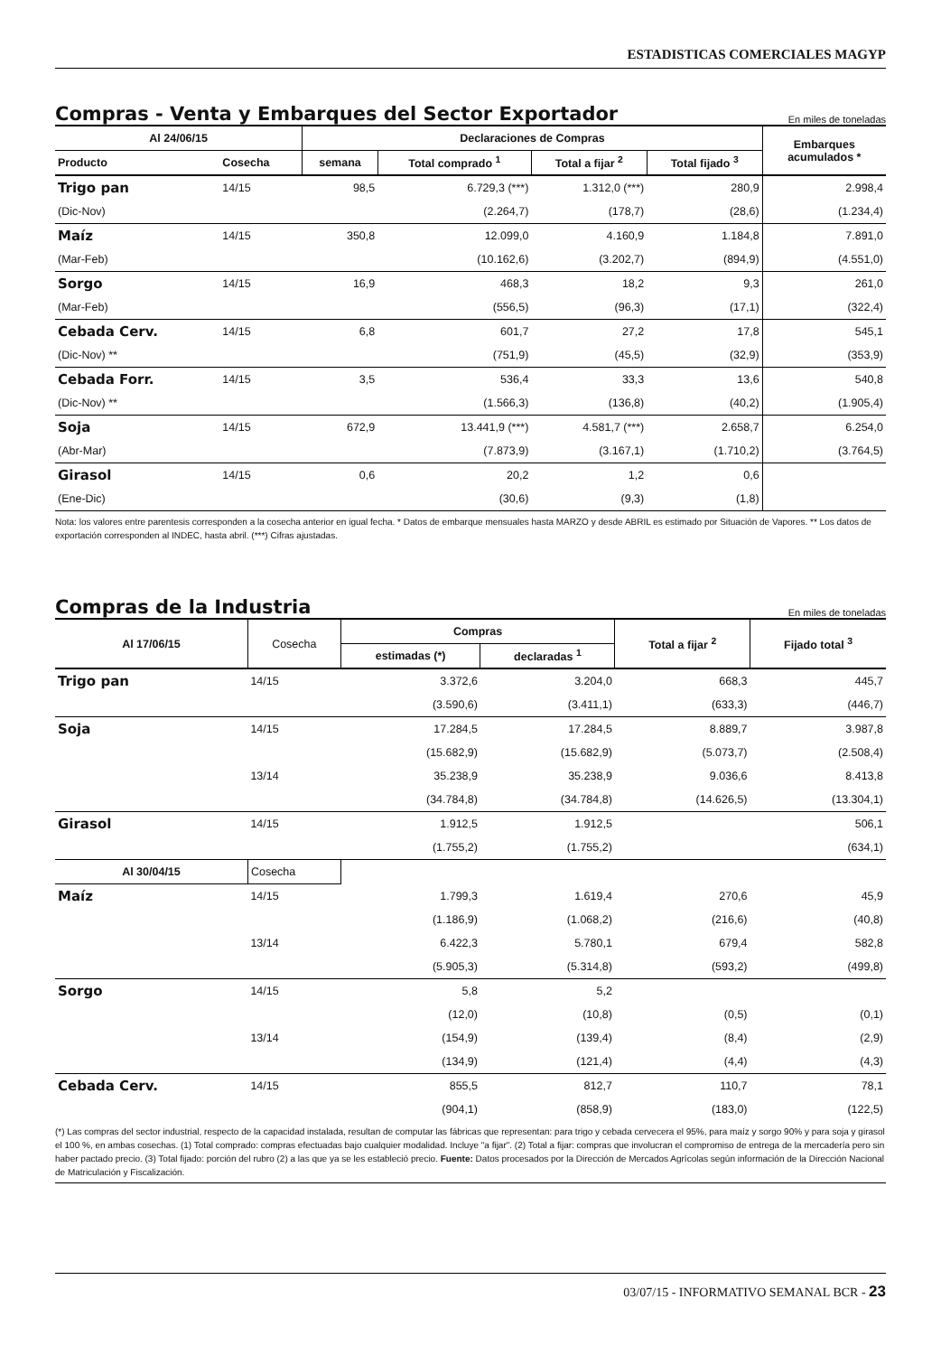ESTADISTICAS COMERCIALES MAGYP
Compras - Venta y Embarques del Sector Exportador
En miles de toneladas
| Al 24/06/15 | | Declaraciones de Compras | | | | Embarques acumulados * |
| --- | --- | --- | --- | --- | --- | --- |
| Producto | Cosecha | semana | Total comprado <sup>1</sup> | Total a fijar <sup>2</sup> | Total fijado <sup>3</sup> | |
| Trigo pan | 14/15 | 98,5 | 6.729,3 (***) | 1.312,0 (***) | 280,9 | 2.998,4 |
| (Dic-Nov) | | | (2.264,7) | (178,7) | (28,6) | (1.234,4) |
| Maíz | 14/15 | 350,8 | 12.099,0 | 4.160,9 | 1.184,8 | 7.891,0 |
| (Mar-Feb) | | | (10.162,6) | (3.202,7) | (894,9) | (4.551,0) |
| Sorgo | 14/15 | 16,9 | 468,3 | 18,2 | 9,3 | 261,0 |
| (Mar-Feb) | | | (556,5) | (96,3) | (17,1) | (322,4) |
| Cebada Cerv. | 14/15 | 6,8 | 601,7 | 27,2 | 17,8 | 545,1 |
| (Dic-Nov) ** | | | (751,9) | (45,5) | (32,9) | (353,9) |
| Cebada Forr. | 14/15 | 3,5 | 536,4 | 33,3 | 13,6 | 540,8 |
| (Dic-Nov) ** | | | (1.566,3) | (136,8) | (40,2) | (1.905,4) |
| Soja | 14/15 | 672,9 | 13.441,9 (***) | 4.581,7 (***) | 2.658,7 | 6.254,0 |
| (Abr-Mar) | | | (7.873,9) | (3.167,1) | (1.710,2) | (3.764,5) |
| Girasol | 14/15 | 0,6 | 20,2 | 1,2 | 0,6 | |
| (Ene-Dic) | | | (30,6) | (9,3) | (1,8) | |
Nota: los valores entre parentesis corresponden a la cosecha anterior en igual fecha. * Datos de embarque mensuales hasta MARZO y desde ABRIL es estimado por Situación de Vapores. ** Los datos de exportación corresponden al INDEC, hasta abril. (***) Cifras ajustadas.
Compras de la Industria
En miles de toneladas
| Al 17/06/15 | Cosecha | Compras | | Total a fijar <sup>2</sup> | Fijado total <sup>3</sup> |
| --- | --- | --- | --- | --- | --- |
| | | estimadas (*) | declaradas <sup>1</sup> | | |
| Trigo pan | 14/15 | 3.372,6 | 3.204,0 | 668,3 | 445,7 |
| | | (3.590,6) | (3.411,1) | (633,3) | (446,7) |
| Soja | 14/15 | 17.284,5 | 17.284,5 | 8.889,7 | 3.987,8 |
| | | (15.682,9) | (15.682,9) | (5.073,7) | (2.508,4) |
| | 13/14 | 35.238,9 | 35.238,9 | 9.036,6 | 8.413,8 |
| | | (34.784,8) | (34.784,8) | (14.626,5) | (13.304,1) |
| Girasol | 14/15 | 1.912,5 | 1.912,5 | | 506,1 |
| | | (1.755,2) | (1.755,2) | | (634,1) |
| Al 30/04/15 | Cosecha | | | | |
| Maíz | 14/15 | 1.799,3 | 1.619,4 | 270,6 | 45,9 |
| | | (1.186,9) | (1.068,2) | (216,6) | (40,8) |
| | 13/14 | 6.422,3 | 5.780,1 | 679,4 | 582,8 |
| | | (5.905,3) | (5.314,8) | (593,2) | (499,8) |
| Sorgo | 14/15 | 5,8 | 5,2 | | |
| | | (12,0) | (10,8) | (0,5) | (0,1) |
| | 13/14 | (154,9) | (139,4) | (8,4) | (2,9) |
| | | (134,9) | (121,4) | (4,4) | (4,3) |
| Cebada Cerv. | 14/15 | 855,5 | 812,7 | 110,7 | 78,1 |
| | | (904,1) | (858,9) | (183,0) | (122,5) |
(*) Las compras del sector industrial, respecto de la capacidad instalada, resultan de computar las fábricas que representan: para trigo y cebada cervecera el 95%, para maíz y sorgo 90% y para soja y girasol el 100 %, en ambas cosechas. (1) Total comprado: compras efectuadas bajo cualquier modalidad. Incluye "a fijar". (2) Total a fijar: compras que involucran el compromiso de entrega de la mercadería pero sin haber pactado precio. (3) Total fijado: porción del rubro (2) a las que ya se les estableció precio. Fuente: Datos procesados por la Dirección de Mercados Agrícolas según información de la Dirección Nacional de Matriculación y Fiscalización.
03/07/15 - INFORMATIVO SEMANAL BCR - 23